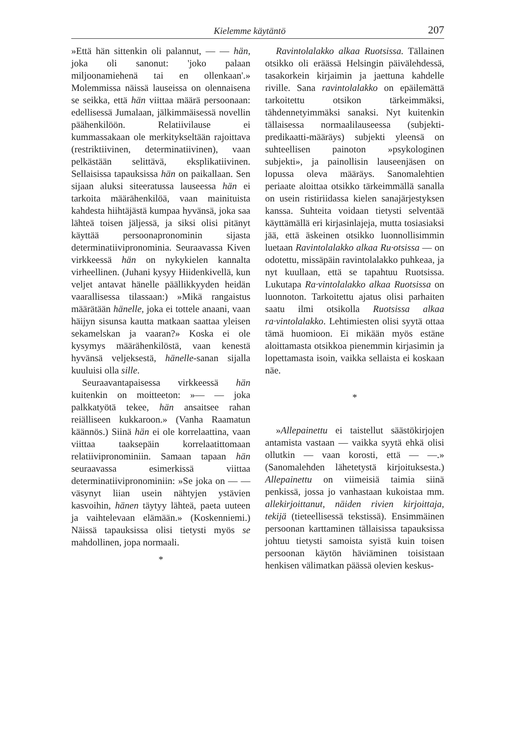Kielemme käytäntö 207
»Että hän sittenkin oli palannut, — — hän, joka oli sanonut: 'joko palaan miljoonamiehenä tai en ollenkaan'.» Molemmissa näissä lauseissa on olennaisena se seikka, että hän viittaa määrä persoonaan: edellisessä Jumalaan, jälkimmäisessä novellin päähenkilöön. Relatiivilause ei kummassakaan ole merkitykseltään rajoittava (restriktiivinen, determinatiivinen), vaan pelkästään selittävä, eksplikatiivinen. Sellaisissa tapauksissa hän on paikallaan. Sen sijaan aluksi siteeratussa lauseessa hän ei tarkoita määrähenkilöä, vaan mainituista kahdesta hiihtäjästä kumpaa hyvänsä, joka saa lähteä toisen jäljessä, ja siksi olisi pitänyt käyttää persoonapronominin sijasta determinatiivipronominia. Seuraavassa Kiven virkkeessä hän on nykykielen kannalta virheellinen. (Juhani kysyy Hiidenkivellä, kun veljet antavat hänelle päällikkyyden heidän vaarallisessa tilassaan:) »Mikä rangaistus määrätään hänelle, joka ei tottele anaani, vaan häijyn sisunsa kautta matkaan saattaa yleisen sekamelskan ja vaaran?» Koska ei ole kysymys määrähenkilöstä, vaan kenestä hyvänsä veljeksestä, hänelle-sanan sijalla kuuluisi olla sille.
Seuraavantapaisessa virkkeessä hän kuitenkin on moitteeton: »— — joka palkkatyötä tekee, hän ansaitsee rahan reiälliseen kukkaroon.» (Vanha Raamatun käännös.) Siinä hän ei ole korrelaattina, vaan viittaa taaksepäin korrelaatittomaan relatiivipronominiin. Samaan tapaan hän seuraavassa esimerkissä viittaa determinatiivipronominiin: »Se joka on — — väsynyt liian usein nähtyjen ystävien kasvoihin, hänen täytyy lähteä, paeta uuteen ja vaihtelevaan elämään.» (Koskenniemi.) Näissä tapauksissa olisi tietysti myös se mahdollinen, jopa normaali.
*
Ravintolalakko alkaa Ruotsissa. Tällainen otsikko oli eräässä Helsingin päivälehdessä, tasakorkein kirjaimin ja jaettuna kahdelle riville. Sana ravintolalakko on epäilemättä tarkoitettu otsikon tärkeimmäksi, tähdennetyimmäksi sanaksi. Nyt kuitenkin tällaisessa normaalilauseessa (subjekti-predikaatti-määräys) subjekti yleensä on suhteellisen painoton »psykologinen subjekti», ja painollisin lauseenjäsen on lopussa oleva määräys. Sanomalehtien periaate aloittaa otsikko tärkeimmällä sanalla on usein ristiriidassa kielen sanajärjestyksen kanssa. Suhteita voidaan tietysti selventää käyttämällä eri kirjasinlajeja, mutta tosiasiaksi jää, että äskeinen otsikko luonnollisimmin luetaan Ravintolalakko alkaa Ru·otsissa — on odotettu, missäpäin ravintolalakko puhkeaa, ja nyt kuullaan, että se tapahtuu Ruotsissa. Lukutapa Ra·vintolalakko alkaa Ruotsissa on luonnoton. Tarkoitettu ajatus olisi parhaiten saatu ilmi otsikolla Ruotsissa alkaa ra·vintolalakko. Lehtimiesten olisi syytä ottaa tämä huomioon. Ei mikään myös estäne aloittamasta otsikkoa pienemmin kirjasimin ja lopettamasta isoin, vaikka sellaista ei koskaan näe.
*
»Allepainettu ei taistellut säästökirjojen antamista vastaan — vaikka syytä ehkä olisi ollutkin — vaan korosti, että — —.» (Sanomalehden lähetetystä kirjoituksesta.) Allepainettu on viimeisiä taimia siinä penkissä, jossa jo vanhastaan kukoistaa mm. allekirjoittanut, näiden rivien kirjoittaja, tekijä (tieteellisessä tekstissä). Ensimmäinen persoonan karttaminen tällaisissa tapauksissa johtuu tietysti samoista syistä kuin toisen persoonan käytön häviäminen toisistaan henkisen välimatkan päässä olevien keskus-